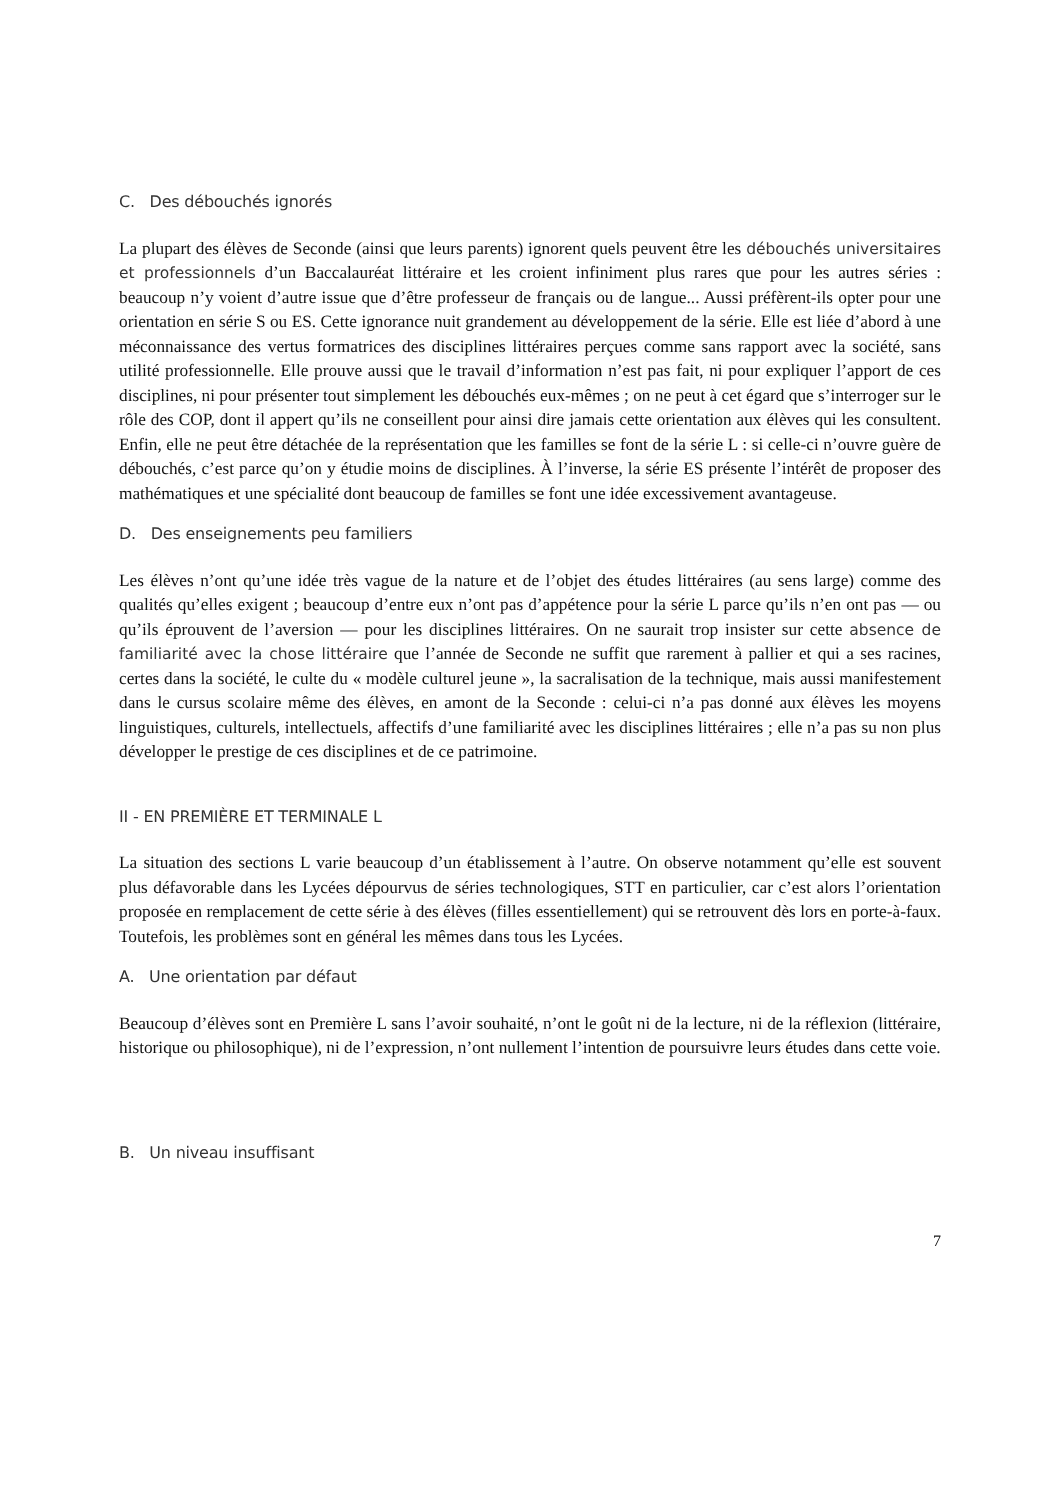C. Des débouchés ignorés
La plupart des élèves de Seconde (ainsi que leurs parents) ignorent quels peuvent être les débouchés universitaires et professionnels d’un Baccalauréat littéraire et les croient infiniment plus rares que pour les autres séries : beaucoup n’y voient d’autre issue que d’être professeur de français ou de langue... Aussi préfèrent-ils opter pour une orientation en série S ou ES. Cette ignorance nuit grandement au développement de la série. Elle est liée d’abord à une méconnaissance des vertus formatrices des disciplines littéraires perçues comme sans rapport avec la société, sans utilité professionnelle. Elle prouve aussi que le travail d’information n’est pas fait, ni pour expliquer l’apport de ces disciplines, ni pour présenter tout simplement les débouchés eux-mêmes ; on ne peut à cet égard que s’interroger sur le rôle des COP, dont il appert qu’ils ne conseillent pour ainsi dire jamais cette orientation aux élèves qui les consultent. Enfin, elle ne peut être détachée de la représentation que les familles se font de la série L : si celle-ci n’ouvre guère de débouchés, c’est parce qu’on y étudie moins de disciplines. À l’inverse, la série ES présente l’intérêt de proposer des mathématiques et une spécialité dont beaucoup de familles se font une idée excessivement avantageuse.
D. Des enseignements peu familiers
Les élèves n’ont qu’une idée très vague de la nature et de l’objet des études littéraires (au sens large) comme des qualités qu’elles exigent ; beaucoup d’entre eux n’ont pas d’appétence pour la série L parce qu’ils n’en ont pas — ou qu’ils éprouvent de l’aversion — pour les disciplines littéraires. On ne saurait trop insister sur cette absence de familiarité avec la chose littéraire que l’année de Seconde ne suffit que rarement à pallier et qui a ses racines, certes dans la société, le culte du « modèle culturel jeune », la sacralisation de la technique, mais aussi manifestement dans le cursus scolaire même des élèves, en amont de la Seconde : celui-ci n’a pas donné aux élèves les moyens linguistiques, culturels, intellectuels, affectifs d’une familiarité avec les disciplines littéraires ; elle n’a pas su non plus développer le prestige de ces disciplines et de ce patrimoine.
II - EN PREMIÈRE ET TERMINALE L
La situation des sections L varie beaucoup d’un établissement à l’autre. On observe notamment qu’elle est souvent plus défavorable dans les Lycées dépourvus de séries technologiques, STT en particulier, car c’est alors l’orientation proposée en remplacement de cette série à des élèves (filles essentiellement) qui se retrouvent dès lors en porte-à-faux. Toutefois, les problèmes sont en général les mêmes dans tous les Lycées.
A. Une orientation par défaut
Beaucoup d’élèves sont en Première L sans l’avoir souhaité, n’ont le goût ni de la lecture, ni de la réflexion (littéraire, historique ou philosophique), ni de l’expression, n’ont nullement l’intention de poursuivre leurs études dans cette voie.
B. Un niveau insuffisant
7